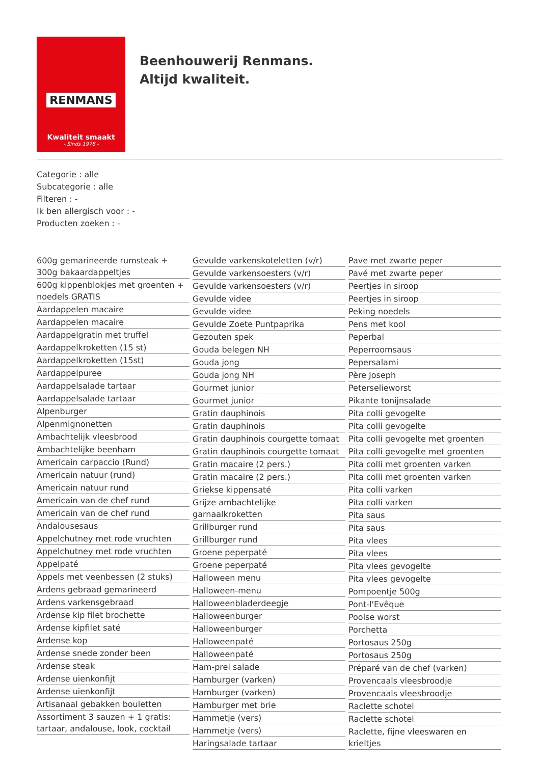RENMANS
Kwaliteit smaakt
- Sinds 1978 -
Beenhouwerij Renmans. Altijd kwaliteit.
Categorie : alle
Subcategorie : alle
Filteren : -
Ik ben allergisch voor : -
Producten zoeken : -
600g gemarineerde rumsteak + 300g bakaardappeltjes
600g kippenblokjes met groenten + noedels GRATIS
Aardappelen macaire
Aardappelen macaire
Aardappelgratin met truffel
Aardappelkroketten (15 st)
Aardappelkroketten (15st)
Aardappelpuree
Aardappelsalade tartaar
Aardappelsalade tartaar
Alpenburger
Alpenmignonetten
Ambachtelijk vleesbrood
Ambachtelijke beenham
Americain carpaccio (Rund)
Americain natuur (rund)
Americain natuur rund
Americain van de chef rund
Americain van de chef rund
Andalousesaus
Appelchutney met rode vruchten
Appelchutney met rode vruchten
Appelpaté
Appels met veenbessen (2 stuks)
Ardens gebraad gemarineerd
Ardens varkensgebraad
Ardense kip filet brochette
Ardense kipfilet saté
Ardense kop
Ardense snede zonder been
Ardense steak
Ardense uienkonfijt
Ardense uienkonfijt
Artisanaal gebakken bouletten
Assortiment 3 sauzen + 1 gratis: tartaar, andalouse, look, cocktail
Gevulde varkenskoteletten (v/r)
Gevulde varkensoesters (v/r)
Gevulde varkensoesters (v/r)
Gevulde videe
Gevulde videe
Gevulde Zoete Puntpaprika
Gezouten spek
Gouda belegen NH
Gouda jong
Gouda jong NH
Gourmet junior
Gourmet junior
Gratin dauphinois
Gratin dauphinois
Gratin dauphinois courgette tomaat
Gratin dauphinois courgette tomaat
Gratin macaire (2 pers.)
Gratin macaire (2 pers.)
Griekse kippensaté
Grijze ambachtelijke garnaalkroketten
Grillburger rund
Grillburger rund
Groene peperpaté
Groene peperpaté
Halloween menu
Halloween-menu
Halloweenbladerdeegje
Halloweenburger
Halloweenburger
Halloweenpaté
Halloweenpaté
Ham-prei salade
Hamburger (varken)
Hamburger (varken)
Hamburger met brie
Hammetje (vers)
Hammetje (vers)
Haringsalade tartaar
Pave met zwarte peper
Pavé met zwarte peper
Peertjes in siroop
Peertjes in siroop
Peking noedels
Pens met kool
Peperbal
Peperroomsaus
Pepersalami
Père Joseph
Peterselieworst
Pikante tonijnsalade
Pita colli gevogelte
Pita colli gevogelte
Pita colli gevogelte met groenten
Pita colli gevogelte met groenten
Pita colli met groenten varken
Pita colli met groenten varken
Pita colli varken
Pita colli varken
Pita saus
Pita saus
Pita vlees
Pita vlees
Pita vlees gevogelte
Pita vlees gevogelte
Pompoentje 500g
Pont-l'Evêque
Poolse worst
Porchetta
Portosaus 250g
Portosaus 250g
Préparé van de chef (varken)
Provencaals vleesbroodje
Provencaals vleesbroodje
Raclette schotel
Raclette schotel
Raclette, fijne vleeswaren en krieltjes